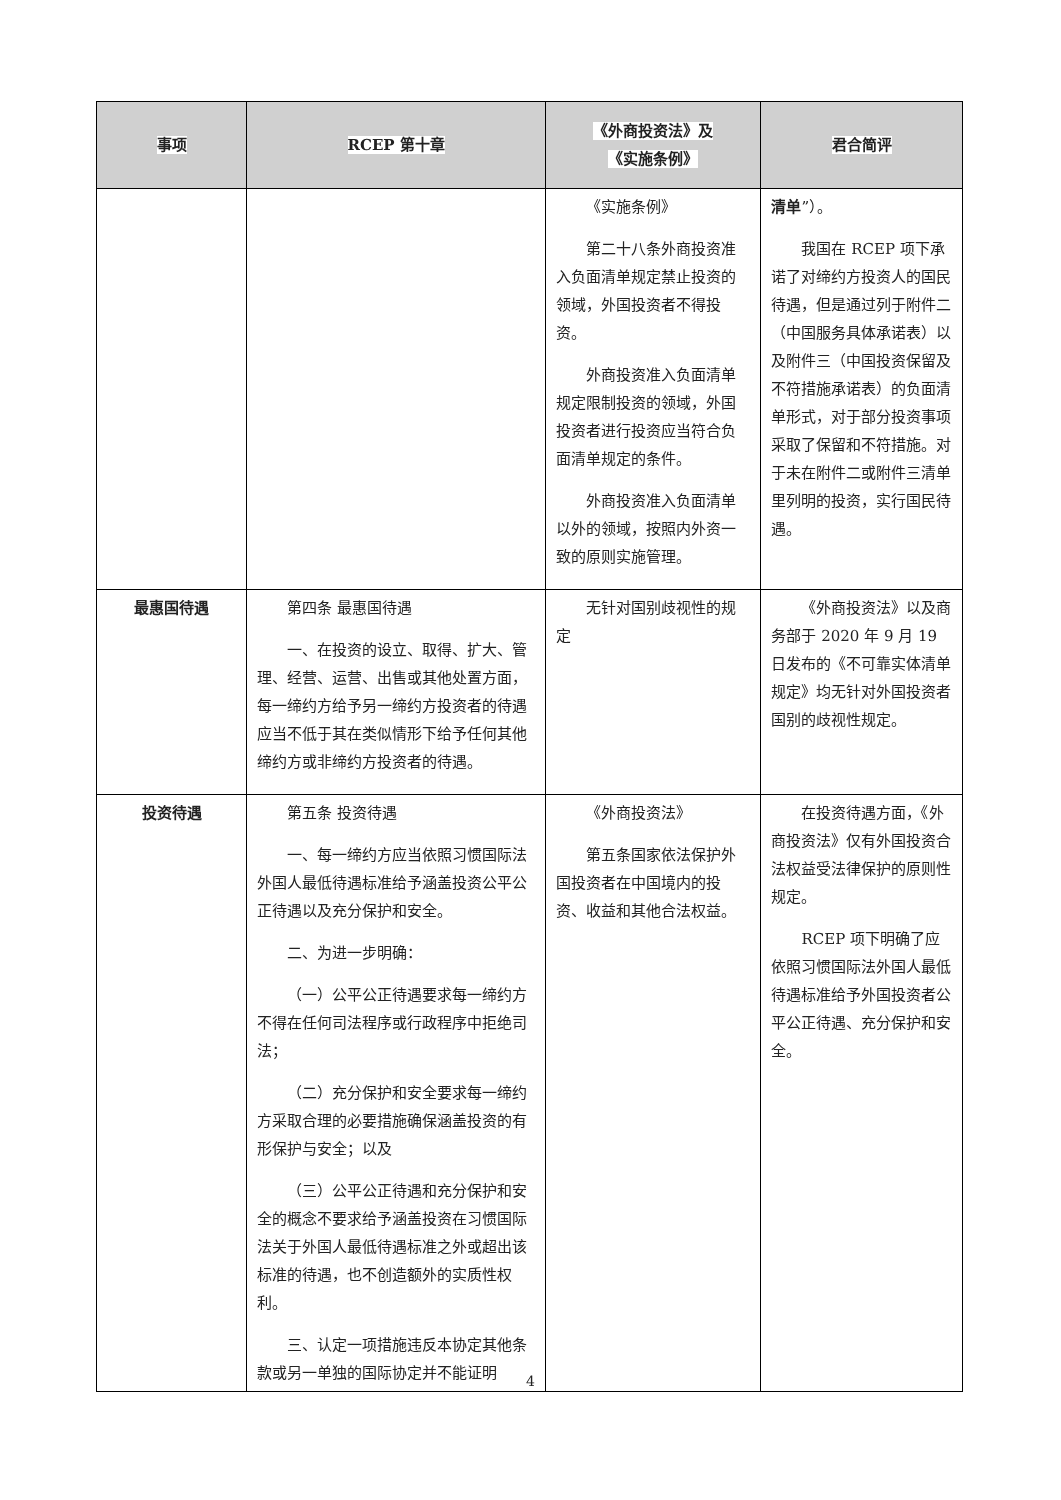| 事项 | RCEP 第十章 | 《外商投资法》及 《实施条例》 | 君合简评 |
| --- | --- | --- | --- |
| | | 《实施条例》 第二十八条外商投资准入负面清单规定禁止投资的领域，外国投资者不得投资。 外商投资准入负面清单规定限制投资的领域，外国投资者进行投资应当符合负面清单规定的条件。 外商投资准入负面清单以外的领域，按照内外资一致的原则实施管理。 | 清单 ”）。 我国在 RCEP 项下承诺了对缔约方投资人的国民待遇，但是通过列于附件二（中国服务具体承诺表）以及附件三（中国投资保留及不符措施承诺表）的负面清单形式，对于部分投资事项采取了保留和不符措施。对于未在附件二或附件三清单里列明的投资，实行国民待遇。 |
| 最惠国待遇 | 第四条 最惠国待遇 一、在投资的设立、取得、扩大、管理、经营、运营、出售或其他处置方面，每一缔约方给予另一缔约方投资者的待遇应当不低于其在类似情形下给予任何其他缔约方或非缔约方投资者的待遇。 | 无针对国别歧视性的规定 | 《外商投资法》以及商务部于 2020 年 9 月 19 日发布的《不可靠实体清单规定》均无针对外国投资者国别的歧视性规定。 |
| 投资待遇 | 第五条 投资待遇 一、每一缔约方应当依照习惯国际法外国人最低待遇标准给予涵盖投资公平公正待遇以及充分保护和安全。 二、为进一步明确： （一）公平公正待遇要求每一缔约方不得在任何司法程序或行政程序中拒绝司法； （二）充分保护和安全要求每一缔约方采取合理的必要措施确保涵盖投资的有形保护与安全；以及 （三）公平公正待遇和充分保护和安全的概念不要求给予涵盖投资在习惯国际法关于外国人最低待遇标准之外或超出该标准的待遇，也不创造额外的实质性权利。 三、认定一项措施违反本协定其他条款或另一单独的国际协定并不能证明 | 《外商投资法》 第五条国家依法保护外国投资者在中国境内的投资、收益和其他合法权益。 | 在投资待遇方面，《外商投资法》仅有外国投资合法权益受法律保护的原则性规定。 RCEP 项下明确了应依照习惯国际法外国人最低待遇标准给予外国投资者公平公正待遇、充分保护和安全。 |
4